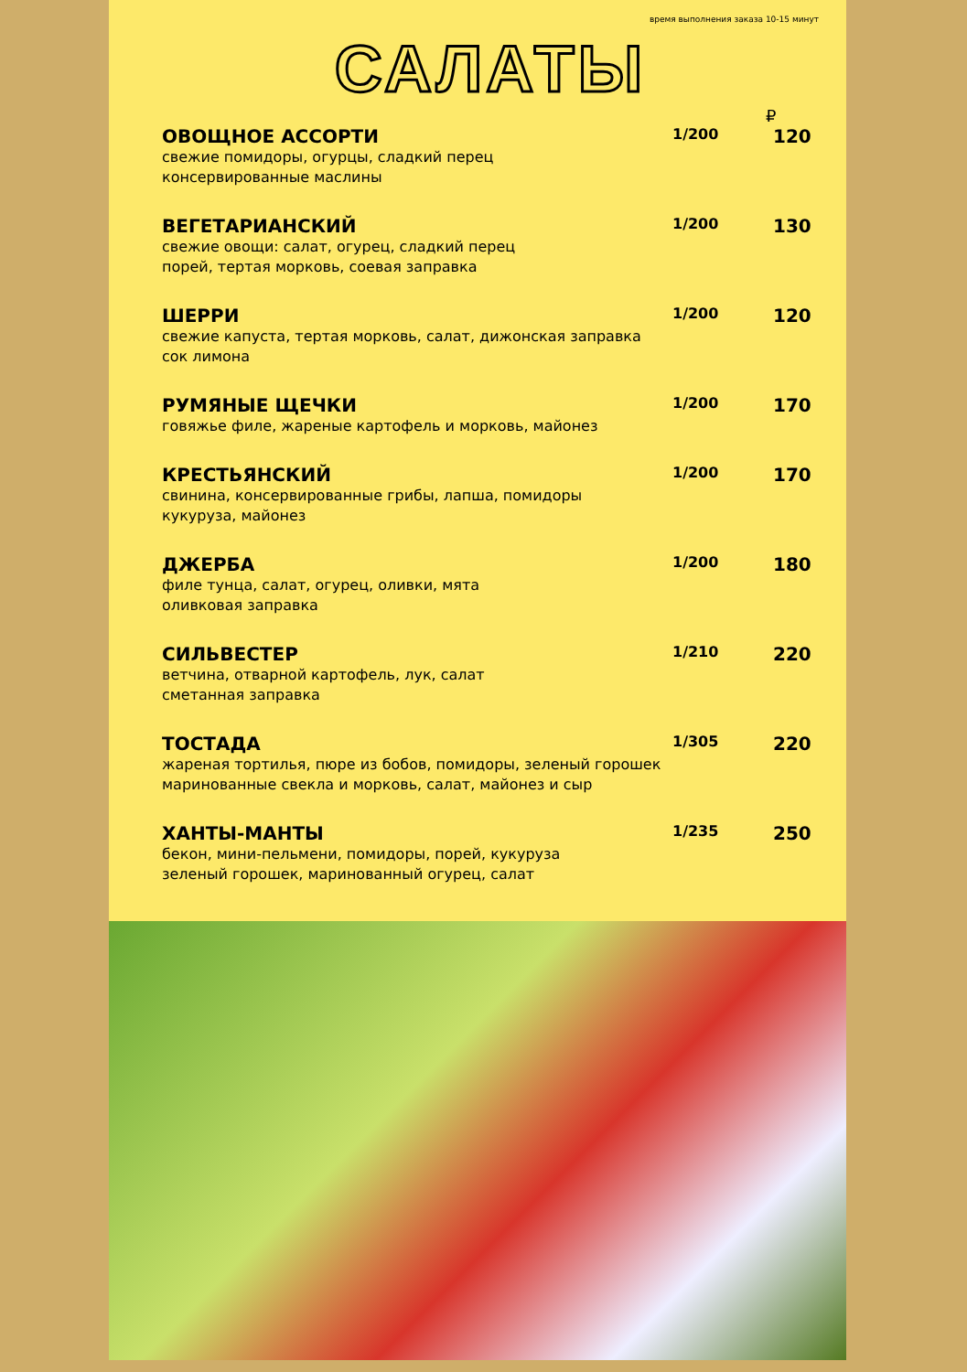время выполнения заказа 10-15 минут
САЛАТЫ
₽
ОВОЩНОЕ АССОРТИ 1/200 120
свежие помидоры, огурцы, сладкий перец
консервированные маслины
ВЕГЕТАРИАНСКИЙ 1/200 130
свежие овощи: салат, огурец, сладкий перец
порей, тертая морковь, соевая заправка
ШЕРРИ 1/200 120
свежие капуста, тертая морковь, салат, дижонская заправка
сок лимона
РУМЯНЫЕ ЩЕЧКИ 1/200 170
говяжье филе, жареные картофель и морковь, майонез
КРЕСТЬЯНСКИЙ 1/200 170
свинина, консервированные грибы, лапша, помидоры
кукуруза, майонез
ДЖЕРБА 1/200 180
филе тунца, салат, огурец, оливки, мята
оливковая заправка
СИЛЬВЕСТЕР 1/210 220
ветчина, отварной картофель, лук, салат
сметанная заправка
ТОСТАДА 1/305 220
жареная тортилья, пюре из бобов, помидоры, зеленый горошек
маринованные свекла и морковь, салат, майонез и сыр
ХАНТЫ-МАНТЫ 1/235 250
бекон, мини-пельмени, помидоры, порей, кукуруза
зеленый горошек, маринованный огурец, салат